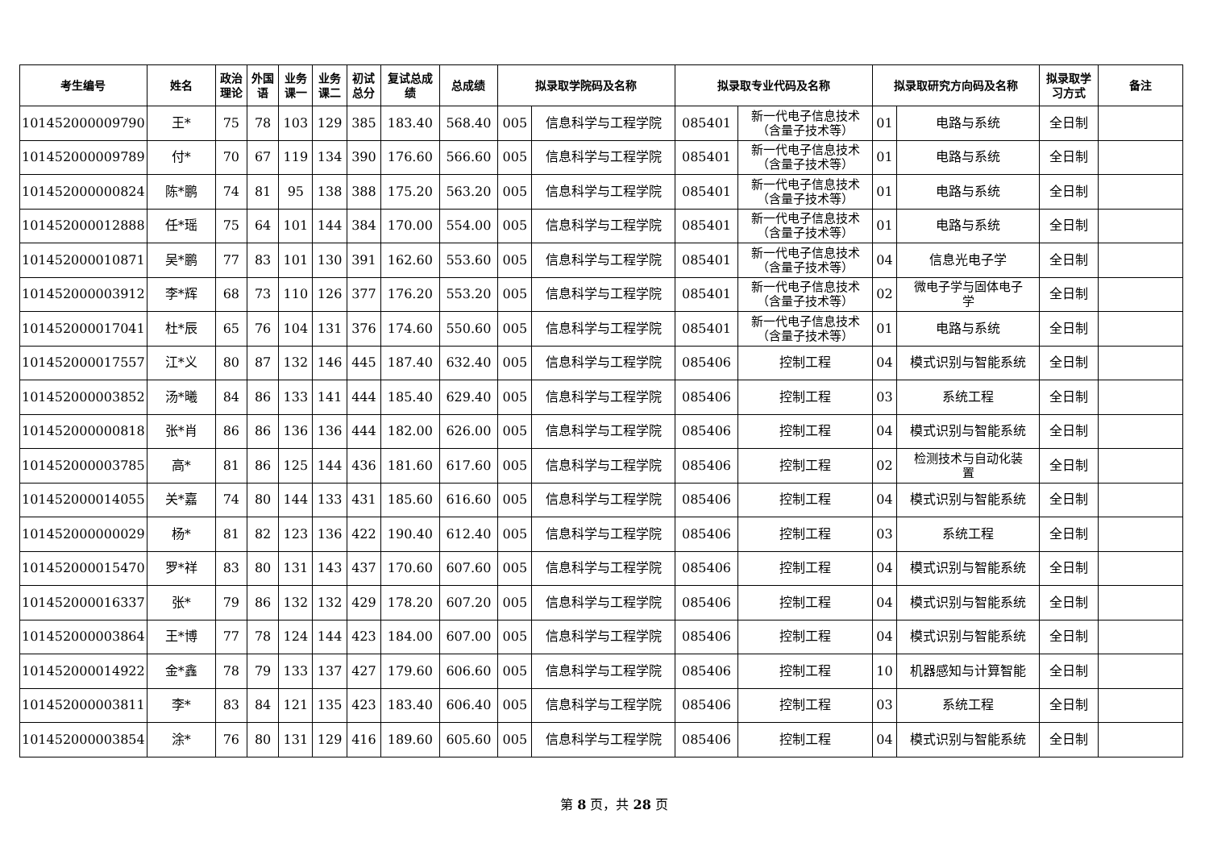| 考生编号 | 姓名 | 政治 理论 | 外国 语 | 业务 课一 | 业务 课二 | 初试 总分 | 复试总成 绩 | 总成绩 | 拟录取学院码及名称 | | 拟录取专业代码及名称 | | 拟录取研究方向码及名称 | | 拟录取学 习方式 | 备注 |
| --- | --- | --- | --- | --- | --- | --- | --- | --- | --- | --- | --- | --- | --- | --- | --- | --- |
| 101452000009790 | 王* | 75 | 78 | 103 | 129 | 385 | 183.40 | 568.40 | 005 | 信息科学与工程学院 | 085401 | 新一代电子信息技术 （含量子技术等） | 01 | 电路与系统 | 全日制 | |
| 101452000009789 | 付* | 70 | 67 | 119 | 134 | 390 | 176.60 | 566.60 | 005 | 信息科学与工程学院 | 085401 | 新一代电子信息技术 （含量子技术等） | 01 | 电路与系统 | 全日制 | |
| 101452000000824 | 陈*鹏 | 74 | 81 | 95 | 138 | 388 | 175.20 | 563.20 | 005 | 信息科学与工程学院 | 085401 | 新一代电子信息技术 （含量子技术等） | 01 | 电路与系统 | 全日制 | |
| 101452000012888 | 任*瑶 | 75 | 64 | 101 | 144 | 384 | 170.00 | 554.00 | 005 | 信息科学与工程学院 | 085401 | 新一代电子信息技术 （含量子技术等） | 01 | 电路与系统 | 全日制 | |
| 101452000010871 | 吴*鹏 | 77 | 83 | 101 | 130 | 391 | 162.60 | 553.60 | 005 | 信息科学与工程学院 | 085401 | 新一代电子信息技术 （含量子技术等） | 04 | 信息光电子学 | 全日制 | |
| 101452000003912 | 李*辉 | 68 | 73 | 110 | 126 | 377 | 176.20 | 553.20 | 005 | 信息科学与工程学院 | 085401 | 新一代电子信息技术 （含量子技术等） | 02 | 微电子学与固体电子 学 | 全日制 | |
| 101452000017041 | 杜*辰 | 65 | 76 | 104 | 131 | 376 | 174.60 | 550.60 | 005 | 信息科学与工程学院 | 085401 | 新一代电子信息技术 （含量子技术等） | 01 | 电路与系统 | 全日制 | |
| 101452000017557 | 江*义 | 80 | 87 | 132 | 146 | 445 | 187.40 | 632.40 | 005 | 信息科学与工程学院 | 085406 | 控制工程 | 04 | 模式识别与智能系统 | 全日制 | |
| 101452000003852 | 汤*曦 | 84 | 86 | 133 | 141 | 444 | 185.40 | 629.40 | 005 | 信息科学与工程学院 | 085406 | 控制工程 | 03 | 系统工程 | 全日制 | |
| 101452000000818 | 张*肖 | 86 | 86 | 136 | 136 | 444 | 182.00 | 626.00 | 005 | 信息科学与工程学院 | 085406 | 控制工程 | 04 | 模式识别与智能系统 | 全日制 | |
| 101452000003785 | 高* | 81 | 86 | 125 | 144 | 436 | 181.60 | 617.60 | 005 | 信息科学与工程学院 | 085406 | 控制工程 | 02 | 检测技术与自动化装 置 | 全日制 | |
| 101452000014055 | 关*嘉 | 74 | 80 | 144 | 133 | 431 | 185.60 | 616.60 | 005 | 信息科学与工程学院 | 085406 | 控制工程 | 04 | 模式识别与智能系统 | 全日制 | |
| 101452000000029 | 杨* | 81 | 82 | 123 | 136 | 422 | 190.40 | 612.40 | 005 | 信息科学与工程学院 | 085406 | 控制工程 | 03 | 系统工程 | 全日制 | |
| 101452000015470 | 罗*祥 | 83 | 80 | 131 | 143 | 437 | 170.60 | 607.60 | 005 | 信息科学与工程学院 | 085406 | 控制工程 | 04 | 模式识别与智能系统 | 全日制 | |
| 101452000016337 | 张* | 79 | 86 | 132 | 132 | 429 | 178.20 | 607.20 | 005 | 信息科学与工程学院 | 085406 | 控制工程 | 04 | 模式识别与智能系统 | 全日制 | |
| 101452000003864 | 王*博 | 77 | 78 | 124 | 144 | 423 | 184.00 | 607.00 | 005 | 信息科学与工程学院 | 085406 | 控制工程 | 04 | 模式识别与智能系统 | 全日制 | |
| 101452000014922 | 金*鑫 | 78 | 79 | 133 | 137 | 427 | 179.60 | 606.60 | 005 | 信息科学与工程学院 | 085406 | 控制工程 | 10 | 机器感知与计算智能 | 全日制 | |
| 101452000003811 | 李* | 83 | 84 | 121 | 135 | 423 | 183.40 | 606.40 | 005 | 信息科学与工程学院 | 085406 | 控制工程 | 03 | 系统工程 | 全日制 | |
| 101452000003854 | 涂* | 76 | 80 | 131 | 129 | 416 | 189.60 | 605.60 | 005 | 信息科学与工程学院 | 085406 | 控制工程 | 04 | 模式识别与智能系统 | 全日制 | |
第 8 页，共 28 页